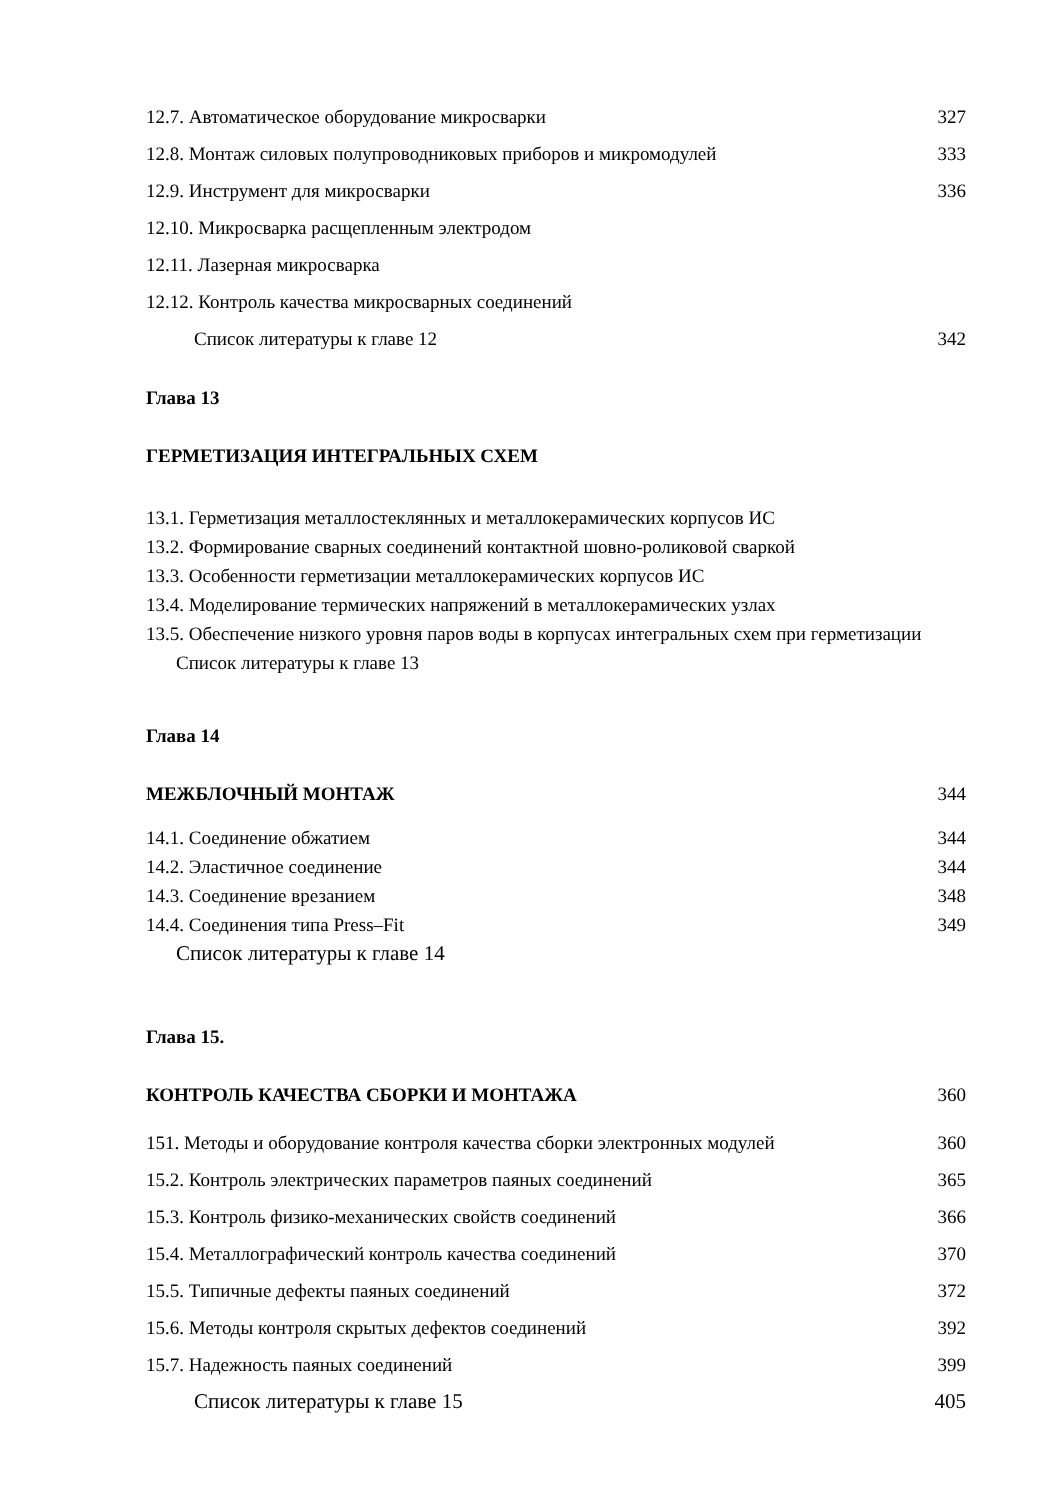12.7. Автоматическое оборудование микросварки 327
12.8. Монтаж силовых полупроводниковых приборов и микромодулей 333
12.9. Инструмент для микросварки 336
12.10. Микросварка расщепленным электродом
12.11. Лазерная микросварка
12.12. Контроль качества микросварных соединений
Список литературы к главе 12 342
Глава 13
ГЕРМЕТИЗАЦИЯ ИНТЕГРАЛЬНЫХ СХЕМ
13.1. Герметизация металлостеклянных и металлокерамических корпусов ИС
13.2. Формирование сварных соединений контактной шовно-роликовой сваркой
13.3. Особенности герметизации металлокерамических корпусов ИС
13.4. Моделирование термических напряжений в металлокерамических узлах
13.5. Обеспечение низкого уровня паров воды в корпусах интегральных схем при герметизации
Список литературы к главе 13
Глава 14
МЕЖБЛОЧНЫЙ МОНТАЖ 344
14.1. Соединение обжатием 344
14.2. Эластичное соединение 344
14.3. Соединение врезанием 348
14.4. Соединения типа Press–Fit 349
Список литературы к главе 14
Глава 15.
КОНТРОЛЬ КАЧЕСТВА СБОРКИ И МОНТАЖА 360
151. Методы и оборудование контроля качества сборки электронных модулей 360
15.2. Контроль электрических параметров паяных соединений 365
15.3. Контроль физико-механических свойств соединений 366
15.4. Металлографический контроль качества соединений 370
15.5. Типичные дефекты паяных соединений 372
15.6. Методы контроля скрытых дефектов соединений 392
15.7. Надежность паяных соединений 399
Список литературы к главе 15 405